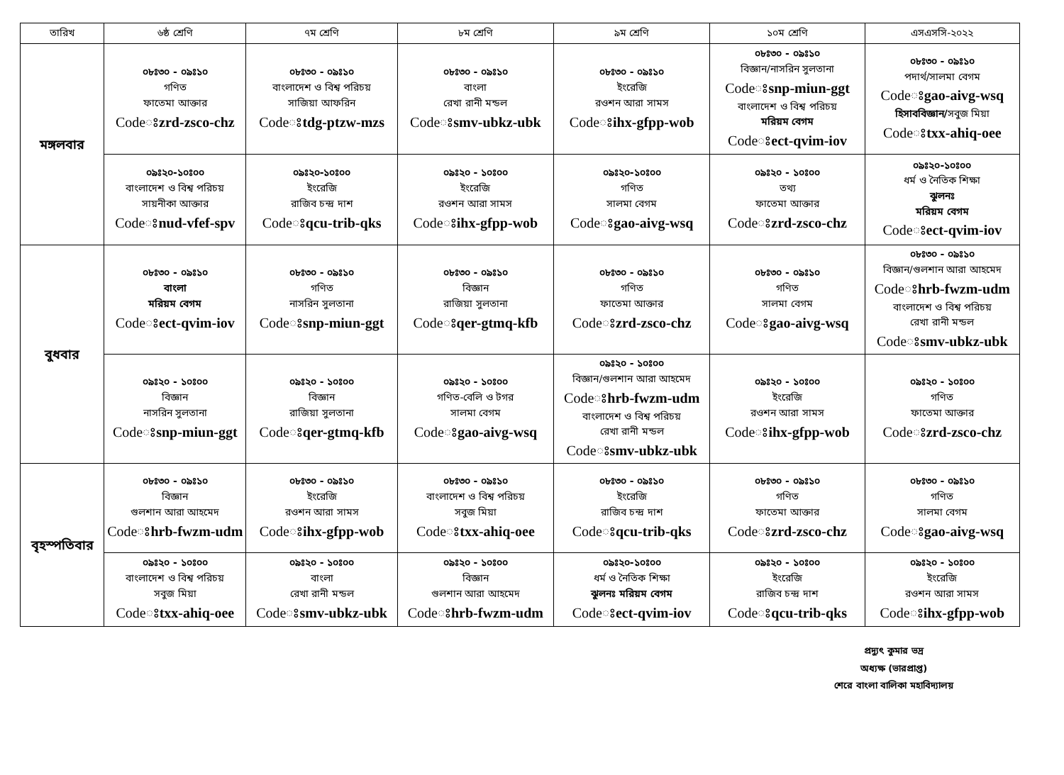| তারিখ | ৬ষ্ঠ শ্রেণি | ৭ম শ্রেণি | ৮ম শ্রেণি | ৯ম শ্রেণি | ১০ম শ্রেণি | এসএসসি-২০২২ |
| --- | --- | --- | --- | --- | --- | --- |
| মঙ্গলবার | ০৮ঃ৩০ - ০৯ঃ১০ গণিত ফাতেমা আক্তার Codeঃ zrd-zsco-chz | ০৮ঃ৩০ - ০৯ঃ১০ বাংলাদেশ ও বিশ্ব পরিচয় সাজিয়া আফরিন Codeঃ tdg-ptzw-mzs | ০৮ঃ৩০ - ০৯ঃ১০ বাংলা রেখা রানী মন্ডল Codeঃ smv-ubkz-ubk | ০৮ঃ৩০ - ০৯ঃ১০ ইংরেজি রওশন আরা সামস Codeঃ ihx-gfpp-wob | ০৮ঃ৩০ - ০৯ঃ১০ বিজ্ঞান/নাসরিন সুলতানা Codeঃ snp-miun-ggt বাংলাদেশ ও বিশ্ব পরিচয় মরিয়ম বেগম Codeঃ ect-qvim-iov | ০৮ঃ৩০ - ০৯ঃ১০ পদার্থ/সালমা বেগম Codeঃ gao-aivg-wsq হিসাববিজ্ঞান/ সবুজ মিয়া Codeঃ txx-ahiq-oee |
| | ০৯ঃ২০-১০ঃ০০ বাংলাদেশ ও বিশ্ব পরিচয় সায়নীকা আক্তার Codeঃ nud-vfef-spv | ০৯ঃ২০-১০ঃ০০ ইংরেজি রাজিব চন্দ্র দাশ Codeঃ qcu-trib-qks | ০৯ঃ২০ - ১০ঃ০০ ইংরেজি রওশন আরা সামস Codeঃ ihx-gfpp-wob | ০৯ঃ২০-১০ঃ০০ গণিত সালমা বেগম Codeঃ gao-aivg-wsq | ০৯ঃ২০ - ১০ঃ০০ তথ্য ফাতেমা আক্তার Codeঃ zrd-zsco-chz | ০৯ঃ২০-১০ঃ০০ ধর্ম ও নৈতিক শিক্ষা ঝুলনঃ মরিয়ম বেগম Codeঃ ect-qvim-iov |
| বুধবার | ০৮ঃ৩০ - ০৯ঃ১০ বাংলা মরিয়ম বেগম Codeঃ ect-qvim-iov | ০৮ঃ৩০ - ০৯ঃ১০ গণিত নাসরিন সুলতানা Codeঃ snp-miun-ggt | ০৮ঃ৩০ - ০৯ঃ১০ বিজ্ঞান রাজিয়া সুলতানা Codeঃ qer-gtmq-kfb | ০৮ঃ৩০ - ০৯ঃ১০ গণিত ফাতেমা আক্তার Codeঃ zrd-zsco-chz | ০৮ঃ৩০ - ০৯ঃ১০ গণিত সালমা বেগম Codeঃ gao-aivg-wsq | ০৮ঃ৩০ - ০৯ঃ১০ বিজ্ঞান/গুলশান আরা আহমেদ Codeঃ hrb-fwzm-udm বাংলাদেশ ও বিশ্ব পরিচয় রেখা রানী মন্ডল Codeঃ smv-ubkz-ubk |
| | ০৯ঃ২০ - ১০ঃ০০ বিজ্ঞান নাসরিন সুলতানা Codeঃ snp-miun-ggt | ০৯ঃ২০ - ১০ঃ০০ বিজ্ঞান রাজিয়া সুলতানা Codeঃ qer-gtmq-kfb | ০৯ঃ২০ - ১০ঃ০০ গণিত-বেলি ও টগর সালমা বেগম Codeঃ gao-aivg-wsq | ০৯ঃ২০ - ১০ঃ০০ বিজ্ঞান/গুলশান আরা আহমেদ Codeঃ hrb-fwzm-udm বাংলাদেশ ও বিশ্ব পরিচয় রেখা রানী মন্ডল Codeঃ smv-ubkz-ubk | ০৯ঃ২০ - ১০ঃ০০ ইংরেজি রওশন আরা সামস Codeঃ ihx-gfpp-wob | ০৯ঃ২০ - ১০ঃ০০ গণিত ফাতেমা আক্তার Codeঃ zrd-zsco-chz |
| বৃহস্পতিবার | ০৮ঃ৩০ - ০৯ঃ১০ বিজ্ঞান গুলশান আরা আহমেদ Codeঃ hrb-fwzm-udm | ০৮ঃ৩০ - ০৯ঃ১০ ইংরেজি রওশন আরা সামস Codeঃ ihx-gfpp-wob | ০৮ঃ৩০ - ০৯ঃ১০ বাংলাদেশ ও বিশ্ব পরিচয় সবুজ মিয়া Codeঃ txx-ahiq-oee | ০৮ঃ৩০ - ০৯ঃ১০ ইংরেজি রাজিব চন্দ্র দাশ Codeঃ qcu-trib-qks | ০৮ঃ৩০ - ০৯ঃ১০ গণিত ফাতেমা আক্তার Codeঃ zrd-zsco-chz | ০৮ঃ৩০ - ০৯ঃ১০ গণিত সালমা বেগম Codeঃ gao-aivg-wsq |
| | ০৯ঃ২০ - ১০ঃ০০ বাংলাদেশ ও বিশ্ব পরিচয় সবুজ মিয়া Codeঃ txx-ahiq-oee | ০৯ঃ২০ - ১০ঃ০০ বাংলা রেখা রানী মন্ডল Codeঃ smv-ubkz-ubk | ০৯ঃ২০ - ১০ঃ০০ বিজ্ঞান গুলশান আরা আহমেদ Codeঃ hrb-fwzm-udm | ০৯ঃ২০-১০ঃ০০ ধর্ম ও নৈতিক শিক্ষা ঝুলনঃ মরিয়ম বেগম Codeঃ ect-qvim-iov | ০৯ঃ২০ - ১০ঃ০০ ইংরেজি রাজিব চন্দ্র দাশ Codeঃ qcu-trib-qks | ০৯ঃ২০ - ১০ঃ০০ ইংরেজি রওশন আরা সামস Codeঃ ihx-gfpp-wob |
প্রদ্যুৎ কুমার ভদ্র
অধ্যক্ষ (ভারপ্রাপ্ত)
শেরে বাংলা বালিকা মহাবিদ্যালয়